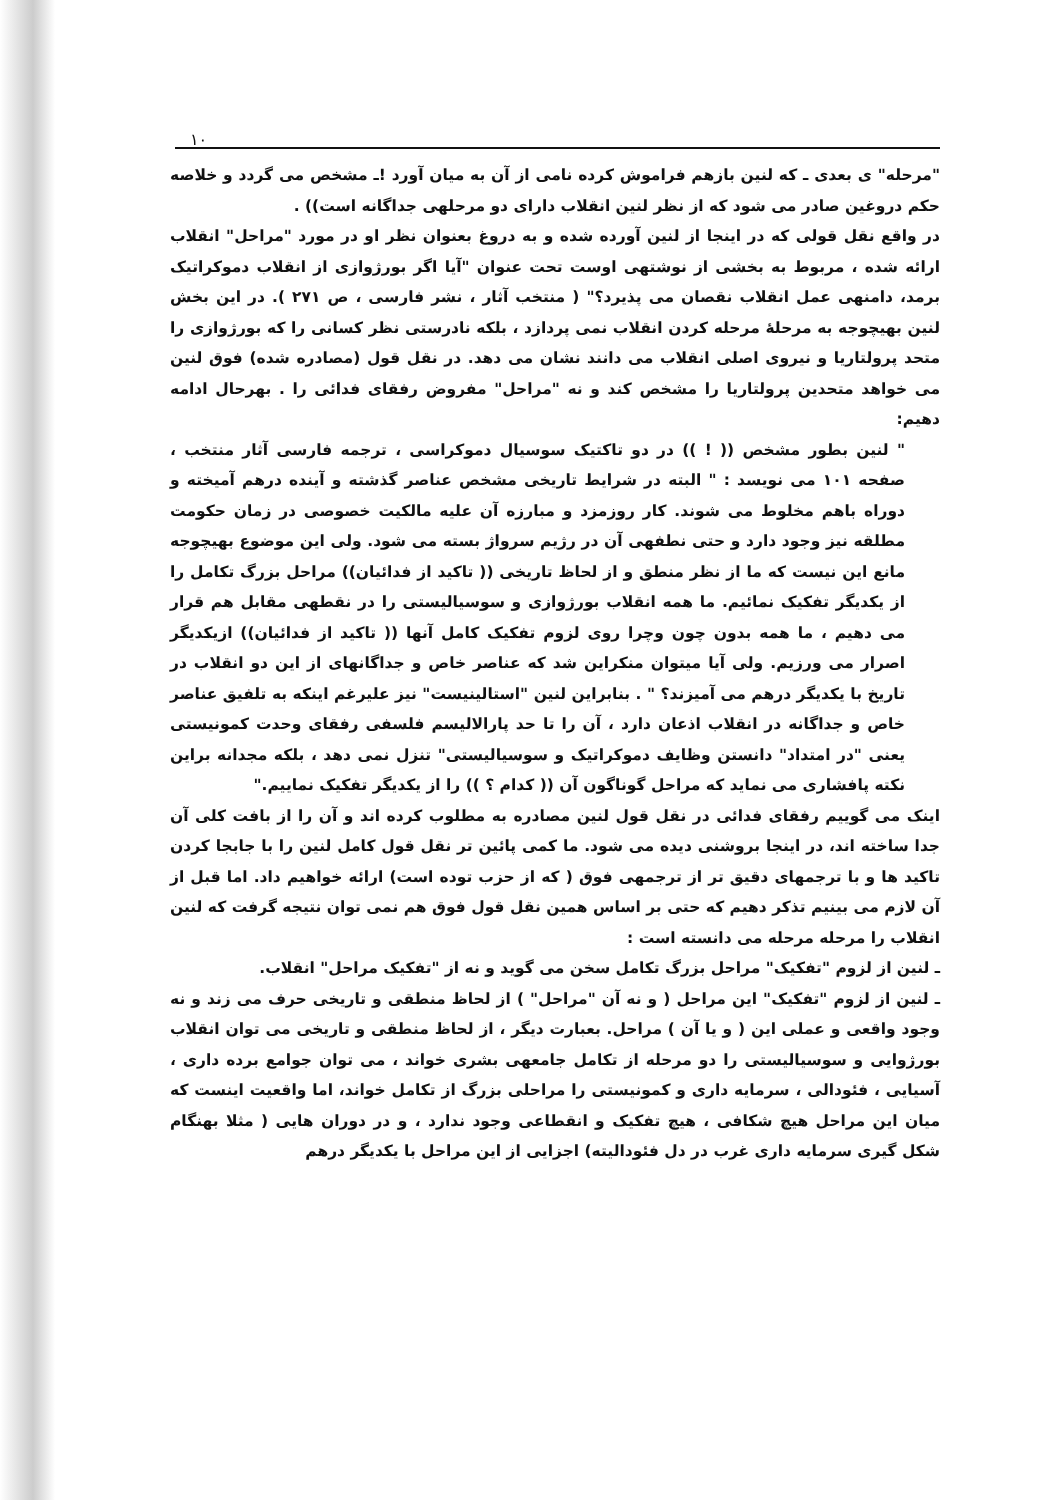۱۰
"مرحله" ی بعدی ـ که لنین بازهم فراموش کرده نامی از آن به میان آورد !ـ مشخص می گردد و خلاصه حکم دروغین صادر می شود که از نظر لنین انقلاب دارای دو مرحلهی جداگانه است)) .
در واقع نقل قولی که در اینجا از لنین آورده شده و به دروغ بعنوان نظر او در مورد "مراحل" انقلاب ارائه شده ، مربوط به بخشی از نوشتهی اوست تحت عنوان "آیا اگر بورژوازی از انقلاب دموکراتیک برمد، دامنهی عمل انقلاب نقصان می پذیرد؟" ( منتخب آثار ، نشر فارسی ، ص ۲۷۱ ). در این بخش لنین بهیچوجه به مرحلهٔ مرحله کردن انقلاب نمی پردازد ، بلکه نادرستی نظر کسانی را که بورژوازی را متحد پرولتاریا و نیروی اصلی انقلاب می دانند نشان می دهد. در نقل قول (مصادره شده) فوق لنین می خواهد متحدین پرولتاریا را مشخص کند و نه "مراحل" مفروض رفقای فدائی را . بهرحال ادامه دهیم:
" لنین بطور مشخص (( ! )) در دو تاکتیک سوسیال دموکراسی ، ترجمه فارسی آثار منتخب ، صفحه ۱۰۱ می نویسد : " البته در شرایط تاریخی مشخص عناصر گذشته و آینده درهم آمیخته و دوراه باهم مخلوط می شوند. کار روزمزد و مبارزه آن علیه مالکیت خصوصی در زمان حکومت مطلقه نیز وجود دارد و حتی نطفهی آن در رژیم سرواژ بسته می شود. ولی این موضوع بهیچوجه مانع این نیست که ما از نظر منطق و از لحاظ تاریخی (( تاکید از فدائیان)) مراحل بزرگ تکامل را از یکدیگر تفکیک نمائیم. ما همه انقلاب بورژوازی و سوسیالیستی را در نقطهی مقابل هم قرار می دهیم ، ما همه بدون چون وچرا روی لزوم تفکیک کامل آنها (( تاکید از فدائیان)) ازیکدیگر اصرار می ورزیم. ولی آیا میتوان منکراین شد که عناصر خاص و جداگانهای از این دو انقلاب در تاریخ با یکدیگر درهم می آمیزند؟ " . بنابراین لنین "استالینیست" نیز علیرغم اینکه به تلفیق عناصر خاص و جداگانه در انقلاب اذعان دارد ، آن را تا حد پارالالیسم فلسفی رفقای وحدت کمونیستی یعنی "در امتداد" دانستن وظایف دموکراتیک و سوسیالیستی" تنزل نمی دهد ، بلکه مجدانه براین نکته پافشاری می نماید که مراحل گوناگون آن (( کدام ؟ )) را از یکدیگر تفکیک نماییم."
اینک می گوییم رفقای فدائی در نقل قول لنین مصادره به مطلوب کرده اند و آن را از بافت کلی آن جدا ساخته اند، در اینجا بروشنی دیده می شود. ما کمی پائین تر نقل قول کامل لنین را با جابجا کردن تاکید ها و با ترجمهای دقیق تر از ترجمهی فوق ( که از حزب توده است) ارائه خواهیم داد. اما قبل از آن لازم می بینیم تذکر دهیم که حتی بر اساس همین نقل قول فوق هم نمی توان نتیجه گرفت که لنین انقلاب را مرحله مرحله می دانسته است :
ـ لنین از لزوم "تفکیک" مراحل بزرگ تکامل سخن می گوید و نه از "تفکیک مراحل" انقلاب.
ـ لنین از لزوم "تفکیک" این مراحل ( و نه آن "مراحل" ) از لحاظ منطقی و تاریخی حرف می زند و نه وجود واقعی و عملی این ( و یا آن ) مراحل. بعبارت دیگر ، از لحاظ منطقی و تاریخی می توان انقلاب بورژوایی و سوسیالیستی را دو مرحله از تکامل جامعهی بشری خواند ، می توان جوامع برده داری ، آسیایی ، فئودالی ، سرمایه داری و کمونیستی را مراحلی بزرگ از تکامل خواند، اما واقعیت اینست که میان این مراحل هیچ شکافی ، هیچ تفکیک و انقطاعی وجود ندارد ، و در دوران هایی ( مثلا بهنگام شکل گیری سرمایه داری غرب در دل فئودالیته) اجزایی از این مراحل با یکدیگر درهم